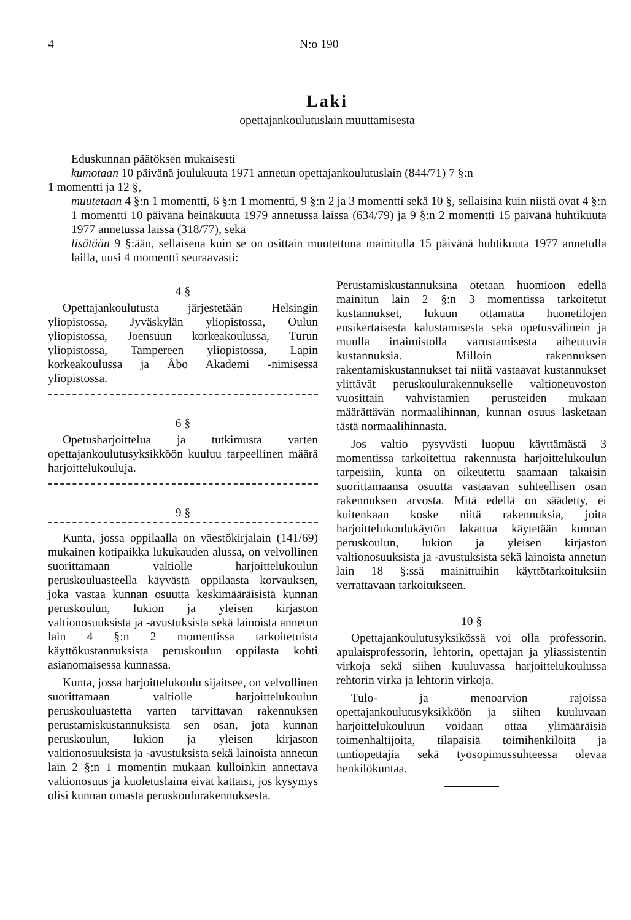4 N:o 190
Laki
opettajankoulutuslain muuttamisesta
Eduskunnan päätöksen mukaisesti
kumotaan 10 päivänä joulukuuta 1971 annetun opettajankoulutuslain (844/71) 7 §:n
1 momentti ja 12 §,
muutetaan 4 §:n 1 momentti, 6 §:n 1 momentti, 9 §:n 2 ja 3 momentti sekä 10 §, sellaisina kuin niistä ovat 4 §:n 1 momentti 10 päivänä heinäkuuta 1979 annetussa laissa (634/79) ja 9 §:n 2 momentti 15 päivänä huhtikuuta 1977 annetussa laissa (318/77), sekä
lisätään 9 §:ään, sellaisena kuin se on osittain muutettuna mainitulla 15 päivänä huhtikuuta 1977 annetulla lailla, uusi 4 momentti seuraavasti:
4 §
Opettajankoulutusta järjestetään Helsingin yliopistossa, Jyväskylän yliopistossa, Oulun yliopistossa, Joensuun korkeakoulussa, Turun yliopistossa, Tampereen yliopistossa, Lapin korkeakoulussa ja Åbo Akademi -nimisessä yliopistossa.
6 §
Opetusharjoittelua ja tutkimusta varten opettajankoulutusyksikköön kuuluu tarpeellinen määrä harjoittelukouluja.
9 §
Kunta, jossa oppilaalla on väestökirjalain (141/69) mukainen kotipaikka lukukauden alussa, on velvollinen suorittamaan valtiolle harjoittelukoulun peruskouluasteella käyvästä oppilaasta korvauksen, joka vastaa kunnan osuutta keskimääräisistä kunnan peruskoulun, lukion ja yleisen kirjaston valtionosuuksista ja -avustuksista sekä lainoista annetun lain 4 §:n 2 momentissa tarkoitetuista käyttökustannuksista peruskoulun oppilasta kohti asianomaisessa kunnassa.
Kunta, jossa harjoittelukoulu sijaitsee, on velvollinen suorittamaan valtiolle harjoittelukoulun peruskouluastetta varten tarvittavan rakennuksen perustamiskustannuksista sen osan, jota kunnan peruskoulun, lukion ja yleisen kirjaston valtionosuuksista ja -avustuksista sekä lainoista annetun lain 2 §:n 1 momentin mukaan kulloinkin annettava valtionosuus ja kuoletuslaina eivät kattaisi, jos kysymys olisi kunnan omasta peruskoulurakennuksesta.
Perustamiskustannuksina otetaan huomioon edellä mainitun lain 2 §:n 3 momentissa tarkoitetut kustannukset, lukuun ottamatta huonetilojen ensikertaisesta kalustamisesta sekä opetusvälinein ja muulla irtaimistolla varustamisesta aiheutuvia kustannuksia. Milloin rakennuksen rakentamiskustannukset tai niitä vastaavat kustannukset ylittävät peruskoulurakennukselle valtioneuvoston vuosittain vahvistamien perusteiden mukaan määrättävän normaalihinnan, kunnan osuus lasketaan tästä normaalihinnasta.
Jos valtio pysyvästi luopuu käyttämästä 3 momentissa tarkoitettua rakennusta harjoittelukoulun tarpeisiin, kunta on oikeutettu saamaan takaisin suorittamaansa osuutta vastaavan suhteellisen osan rakennuksen arvosta. Mitä edellä on säädetty, ei kuitenkaan koske niitä rakennuksia, joita harjoittelukoulukäytön lakattua käytetään kunnan peruskoulun, lukion ja yleisen kirjaston valtionosuuksista ja -avustuksista sekä lainoista annetun lain 18 §:ssä mainittuihin käyttötarkoituksiin verrattavaan tarkoitukseen.
10 §
Opettajankoulutusyksikössä voi olla professorin, apulaisprofessorin, lehtorin, opettajan ja yliassistentin virkoja sekä siihen kuuluvassa harjoittelukoulussa rehtorin virka ja lehtorin virkoja.
Tulo- ja menoarvion rajoissa opettajankoulutusyksikköön ja siihen kuuluvaan harjoittelukouluun voidaan ottaa ylimääräisiä toimenhaltijoita, tilapäisiä toimihenkilöitä ja tuntiopettajia sekä työsopimussuhteessa olevaa henkilökuntaa.